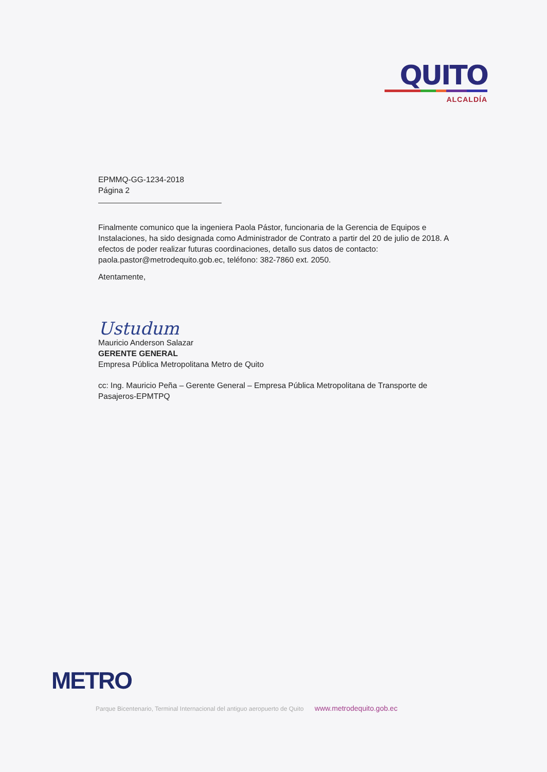QUITO
ALCALDÍA
EPMMQ-GG-1234-2018
Página 2
Finalmente comunico que la ingeniera Paola Pástor, funcionaria de la Gerencia de Equipos e Instalaciones, ha sido designada como Administrador de Contrato a partir del 20 de julio de 2018. A efectos de poder realizar futuras coordinaciones, detallo sus datos de contacto: paola.pastor@metrodequito.gob.ec, teléfono: 382-7860 ext. 2050.
Atentamente,
Ustudum
Mauricio Anderson Salazar
GERENTE GENERAL
Empresa Pública Metropolitana Metro de Quito
cc: Ing. Mauricio Peña – Gerente General – Empresa Pública Metropolitana de Transporte de Pasajeros-EPMTPQ
METRO
Parque Bicentenario, Terminal Internacional del antiguo aeropuerto de Quito www.metrodequito.gob.ec